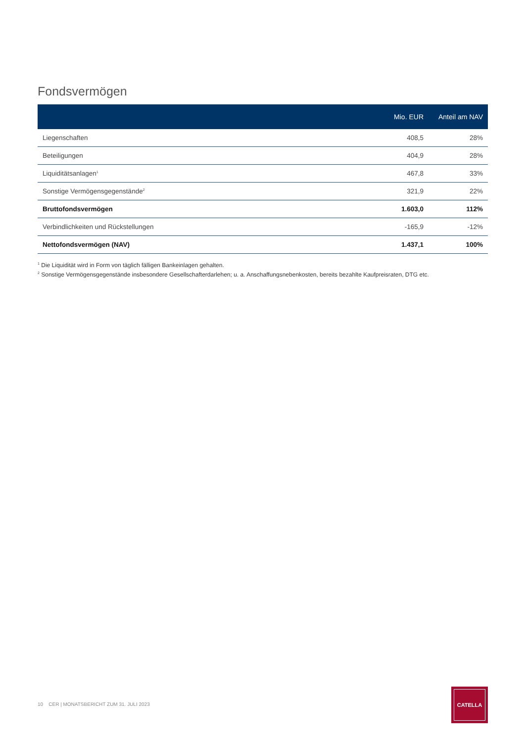Fondsvermögen
| | Mio. EUR | Anteil am NAV |
| --- | --- | --- |
| Liegenschaften | 408,5 | 28% |
| Beteiligungen | 404,9 | 28% |
| Liquiditätsanlagen<sup>1</sup> | 467,8 | 33% |
| Sonstige Vermögensgegenstände<sup>2</sup> | 321,9 | 22% |
| Bruttofondsvermögen | 1.603,0 | 112% |
| Verbindlichkeiten und Rückstellungen | -165,9 | -12% |
| Nettofondsvermögen (NAV) | 1.437,1 | 100% |
<sup>1</sup> Die Liquidität wird in Form von täglich fälligen Bankeinlagen gehalten.
<sup>2</sup> Sonstige Vermögensgegenstände insbesondere Gesellschafterdarlehen; u. a. Anschaffungsnebenkosten, bereits bezahlte Kaufpreisraten, DTG etc.
10 CER | MONATSBERICHT ZUM 31. JULI 2023
CATELLA